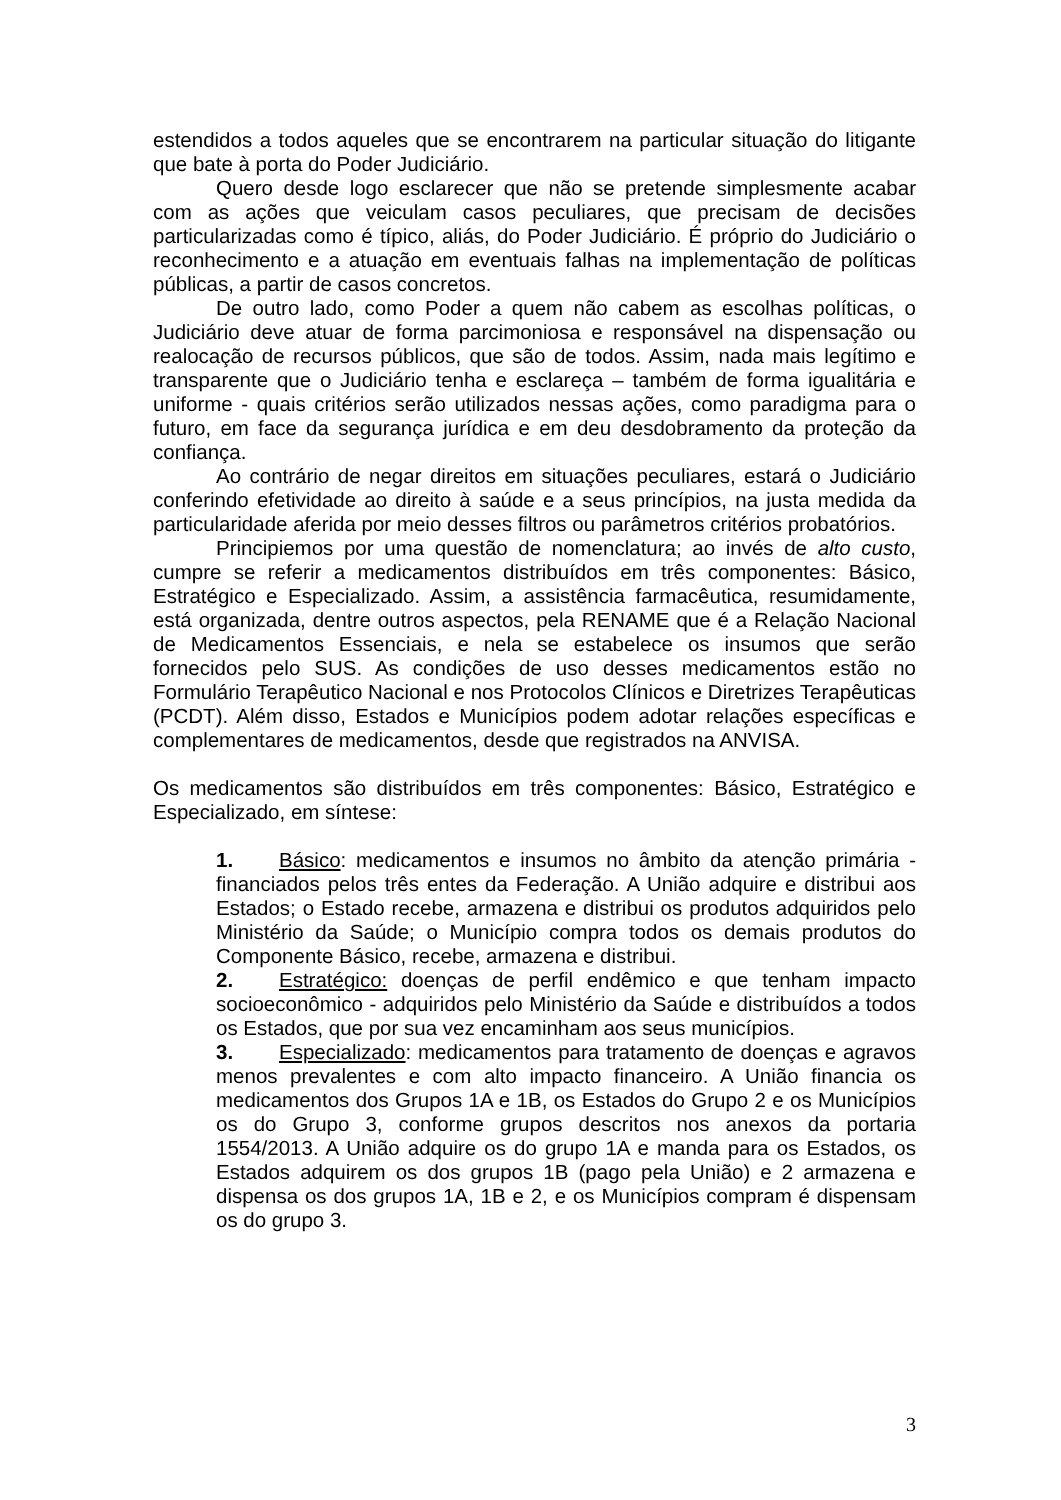estendidos a todos aqueles que se encontrarem na particular situação do litigante que bate à porta do Poder Judiciário.
Quero desde logo esclarecer que não se pretende simplesmente acabar com as ações que veiculam casos peculiares, que precisam de decisões particularizadas como é típico, aliás, do Poder Judiciário. É próprio do Judiciário o reconhecimento e a atuação em eventuais falhas na implementação de políticas públicas, a partir de casos concretos.
De outro lado, como Poder a quem não cabem as escolhas políticas, o Judiciário deve atuar de forma parcimoniosa e responsável na dispensação ou realocação de recursos públicos, que são de todos. Assim, nada mais legítimo e transparente que o Judiciário tenha e esclareça – também de forma igualitária e uniforme - quais critérios serão utilizados nessas ações, como paradigma para o futuro, em face da segurança jurídica e em deu desdobramento da proteção da confiança.
Ao contrário de negar direitos em situações peculiares, estará o Judiciário conferindo efetividade ao direito à saúde e a seus princípios, na justa medida da particularidade aferida por meio desses filtros ou parâmetros critérios probatórios.
Principiemos por uma questão de nomenclatura; ao invés de alto custo, cumpre se referir a medicamentos distribuídos em três componentes: Básico, Estratégico e Especializado. Assim, a assistência farmacêutica, resumidamente, está organizada, dentre outros aspectos, pela RENAME que é a Relação Nacional de Medicamentos Essenciais, e nela se estabelece os insumos que serão fornecidos pelo SUS. As condições de uso desses medicamentos estão no Formulário Terapêutico Nacional e nos Protocolos Clínicos e Diretrizes Terapêuticas (PCDT). Além disso, Estados e Municípios podem adotar relações específicas e complementares de medicamentos, desde que registrados na ANVISA.
Os medicamentos são distribuídos em três componentes: Básico, Estratégico e Especializado, em síntese:
1. Básico: medicamentos e insumos no âmbito da atenção primária - financiados pelos três entes da Federação. A União adquire e distribui aos Estados; o Estado recebe, armazena e distribui os produtos adquiridos pelo Ministério da Saúde; o Município compra todos os demais produtos do Componente Básico, recebe, armazena e distribui.
2. Estratégico: doenças de perfil endêmico e que tenham impacto socioeconômico - adquiridos pelo Ministério da Saúde e distribuídos a todos os Estados, que por sua vez encaminham aos seus municípios.
3. Especializado: medicamentos para tratamento de doenças e agravos menos prevalentes e com alto impacto financeiro. A União financia os medicamentos dos Grupos 1A e 1B, os Estados do Grupo 2 e os Municípios os do Grupo 3, conforme grupos descritos nos anexos da portaria 1554/2013. A União adquire os do grupo 1A e manda para os Estados, os Estados adquirem os dos grupos 1B (pago pela União) e 2 armazena e dispensa os dos grupos 1A, 1B e 2, e os Municípios compram é dispensam os do grupo 3.
3